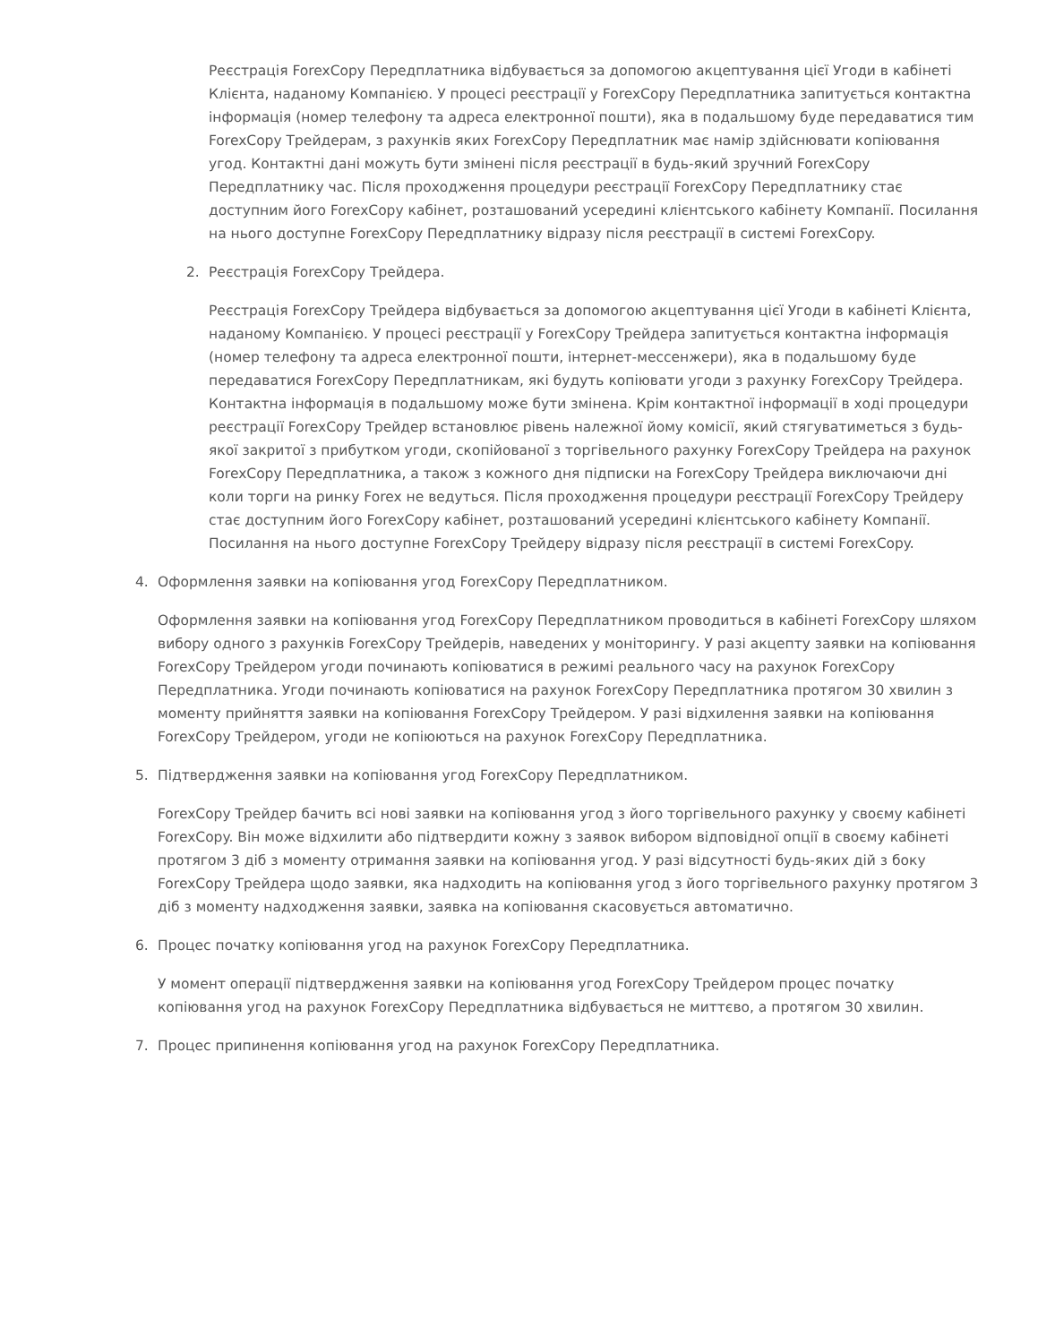Реєстрація ForexCopy Передплатника відбувається за допомогою акцептування цієї Угоди в кабінеті Клієнта, наданому Компанією. У процесі реєстрації у ForexCopy Передплатника запитується контактна інформація (номер телефону та адреса електронної пошти), яка в подальшому буде передаватися тим ForexCopy Трейдерам, з рахунків яких ForexCopy Передплатник має намір здійснювати копіювання угод. Контактні дані можуть бути змінені після реєстрації в будь-який зручний ForexCopy Передплатнику час. Після проходження процедури реєстрації ForexCopy Передплатнику стає доступним його ForexCopy кабінет, розташований усередині клієнтського кабінету Компанії. Посилання на нього доступне ForexCopy Передплатнику відразу після реєстрації в системі ForexCopy.
2. Реєстрація ForexCopy Трейдера.
Реєстрація ForexCopy Трейдера відбувається за допомогою акцептування цієї Угоди в кабінеті Клієнта, наданому Компанією. У процесі реєстрації у ForexCopy Трейдера запитується контактна інформація (номер телефону та адреса електронної пошти, інтернет-мессенжери), яка в подальшому буде передаватися ForexCopy Передплатникам, які будуть копіювати угоди з рахунку ForexCopy Трейдера. Контактна інформація в подальшому може бути змінена. Крім контактної інформації в ході процедури реєстрації ForexCopy Трейдер встановлює рівень належної йому комісії, який стягуватиметься з будь-якої закритої з прибутком угоди, скопійованої з торгівельного рахунку ForexCopy Трейдера на рахунок ForexCopy Передплатника, а також з кожного дня підписки на ForexCopy Трейдера виключаючи дні коли торги на ринку Forex не ведуться. Після проходження процедури реєстрації ForexCopy Трейдеру стає доступним його ForexCopy кабінет, розташований усередині клієнтського кабінету Компанії. Посилання на нього доступне ForexCopy Трейдеру відразу після реєстрації в системі ForexCopy.
4. Оформлення заявки на копіювання угод ForexCopy Передплатником.
Оформлення заявки на копіювання угод ForexCopy Передплатником проводиться в кабінеті ForexCopy шляхом вибору одного з рахунків ForexCopy Трейдерів, наведених у моніторингу. У разі акцепту заявки на копіювання ForexCopy Трейдером угоди починають копіюватися в режимі реального часу на рахунок ForexCopy Передплатника. Угоди починають копіюватися на рахунок ForexCopy Передплатника протягом 30 хвилин з моменту прийняття заявки на копіювання ForexCopy Трейдером. У разі відхилення заявки на копіювання ForexCopy Трейдером, угоди не копіюються на рахунок ForexCopy Передплатника.
5. Підтвердження заявки на копіювання угод ForexCopy Передплатником.
ForexCopy Трейдер бачить всі нові заявки на копіювання угод з його торгівельного рахунку у своєму кабінеті ForexCopy. Він може відхилити або підтвердити кожну з заявок вибором відповідної опції в своєму кабінеті протягом 3 діб з моменту отримання заявки на копіювання угод. У разі відсутності будь-яких дій з боку ForexCopy Трейдера щодо заявки, яка надходить на копіювання угод з його торгівельного рахунку протягом 3 діб з моменту надходження заявки, заявка на копіювання скасовується автоматично.
6. Процес початку копіювання угод на рахунок ForexCopy Передплатника.
У момент операції підтвердження заявки на копіювання угод ForexCopy Трейдером процес початку копіювання угод на рахунок ForexCopy Передплатника відбувається не миттєво, а протягом 30 хвилин.
7. Процес припинення копіювання угод на рахунок ForexCopy Передплатника.